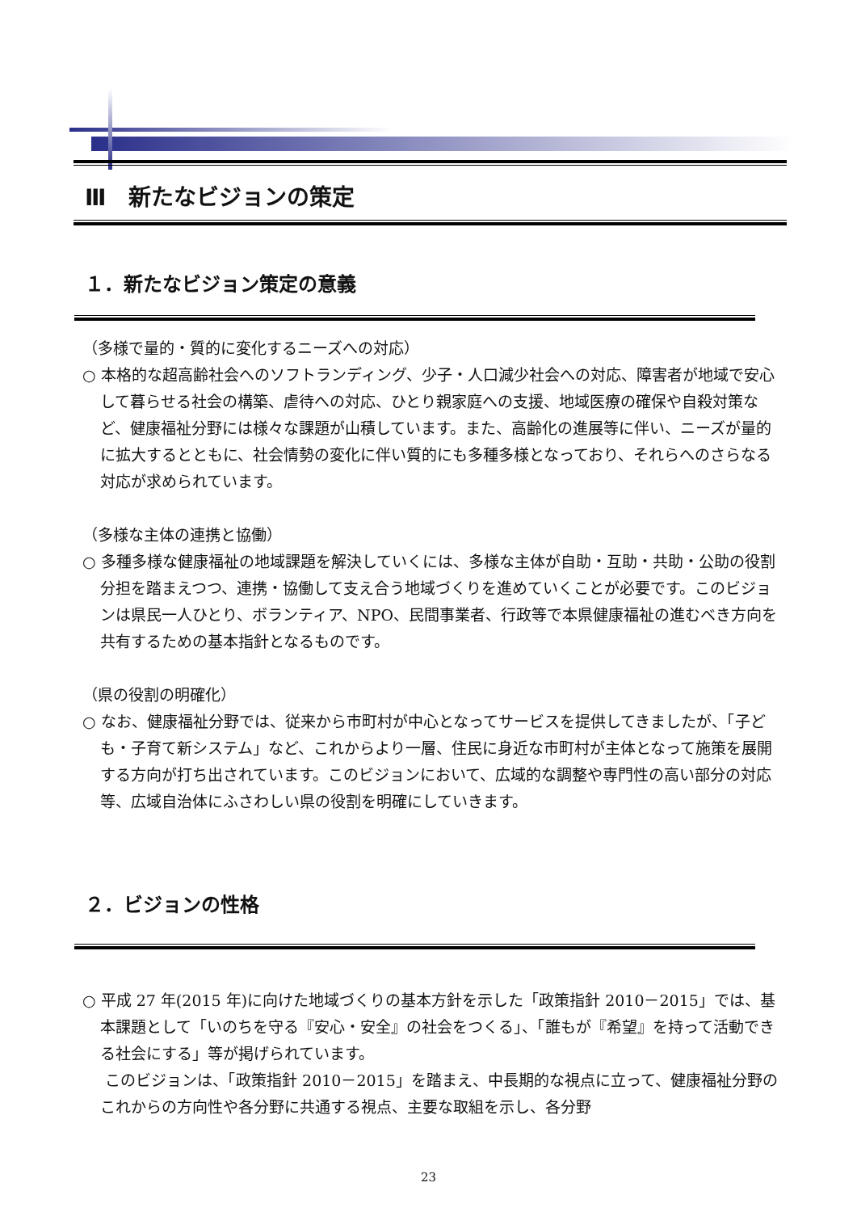Ⅲ　新たなビジョンの策定
１．新たなビジョン策定の意義
（多様で量的・質的に変化するニーズへの対応）
○ 本格的な超高齢社会へのソフトランディング、少子・人口減少社会への対応、障害者が地域で安心して暮らせる社会の構築、虐待への対応、ひとり親家庭への支援、地域医療の確保や自殺対策など、健康福祉分野には様々な課題が山積しています。また、高齢化の進展等に伴い、ニーズが量的に拡大するとともに、社会情勢の変化に伴い質的にも多種多様となっており、それらへのさらなる対応が求められています。
（多様な主体の連携と協働）
○ 多種多様な健康福祉の地域課題を解決していくには、多様な主体が自助・互助・共助・公助の役割分担を踏まえつつ、連携・協働して支え合う地域づくりを進めていくことが必要です。このビジョンは県民一人ひとり、ボランティア、NPO、民間事業者、行政等で本県健康福祉の進むべき方向を共有するための基本指針となるものです。
（県の役割の明確化）
○ なお、健康福祉分野では、従来から市町村が中心となってサービスを提供してきましたが、「子ども・子育て新システム」など、これからより一層、住民に身近な市町村が主体となって施策を展開する方向が打ち出されています。このビジョンにおいて、広域的な調整や専門性の高い部分の対応等、広域自治体にふさわしい県の役割を明確にしていきます。
２．ビジョンの性格
○ 平成 27 年(2015 年)に向けた地域づくりの基本方針を示した「政策指針 2010－2015」では、基本課題として「いのちを守る『安心・安全』の社会をつくる」、「誰もが『希望』を持って活動できる社会にする」等が掲げられています。
このビジョンは、「政策指針 2010－2015」を踏まえ、中長期的な視点に立って、健康福祉分野のこれからの方向性や各分野に共通する視点、主要な取組を示し、各分野
23